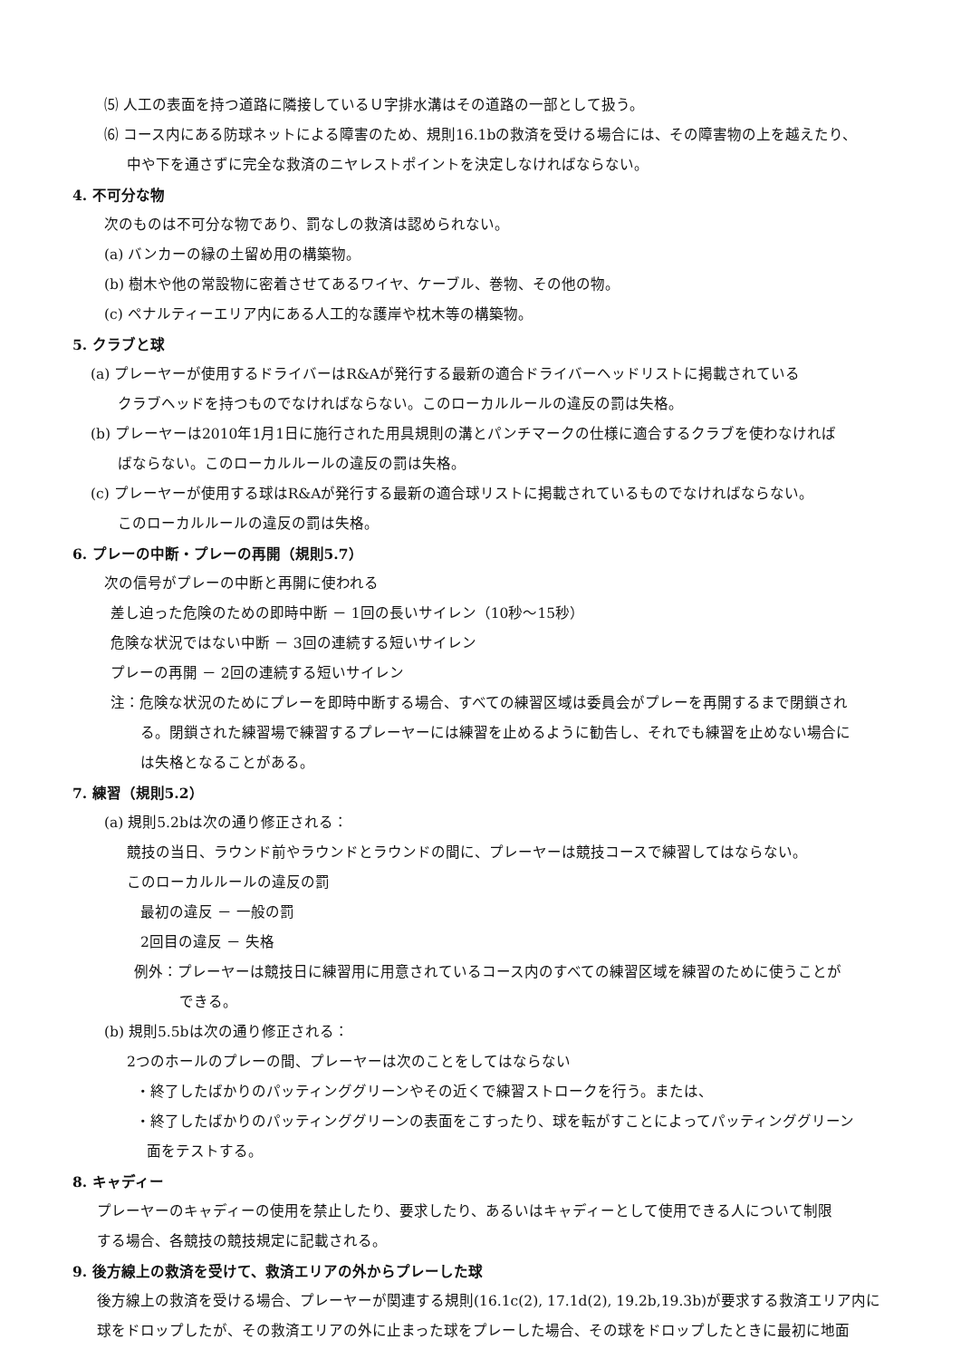⑸ 人工の表面を持つ道路に隣接しているＵ字排水溝はその道路の一部として扱う。
⑹ コース内にある防球ネットによる障害のため、規則16.1bの救済を受ける場合には、その障害物の上を越えたり、
中や下を通さずに完全な救済のニヤレストポイントを決定しなければならない。
4. 不可分な物
次のものは不可分な物であり、罰なしの救済は認められない。
(a) バンカーの縁の土留め用の構築物。
(b) 樹木や他の常設物に密着させてあるワイヤ、ケーブル、巻物、その他の物。
(c) ペナルティーエリア内にある人工的な護岸や枕木等の構築物。
5. クラブと球
(a) プレーヤーが使用するドライバーはR&Aが発行する最新の適合ドライバーヘッドリストに掲載されている
クラブヘッドを持つものでなければならない。このローカルルールの違反の罰は失格。
(b) プレーヤーは2010年1月1日に施行された用具規則の溝とパンチマークの仕様に適合するクラブを使わなければ
ばならない。このローカルルールの違反の罰は失格。
(c) プレーヤーが使用する球はR&Aが発行する最新の適合球リストに掲載されているものでなければならない。
このローカルルールの違反の罰は失格。
6. プレーの中断・プレーの再開（規則5.7）
次の信号がプレーの中断と再開に使われる
差し迫った危険のための即時中断 － 1回の長いサイレン（10秒～15秒）
危険な状況ではない中断 － 3回の連続する短いサイレン
プレーの再開 － 2回の連続する短いサイレン
注：危険な状況のためにプレーを即時中断する場合、すべての練習区域は委員会がプレーを再開するまで閉鎖され
る。閉鎖された練習場で練習するプレーヤーには練習を止めるように勧告し、それでも練習を止めない場合に
は失格となることがある。
7. 練習（規則5.2）
(a) 規則5.2bは次の通り修正される：
競技の当日、ラウンド前やラウンドとラウンドの間に、プレーヤーは競技コースで練習してはならない。
このローカルルールの違反の罰
最初の違反 － 一般の罰
2回目の違反 － 失格
例外：プレーヤーは競技日に練習用に用意されているコース内のすべての練習区域を練習のために使うことが
できる。
(b) 規則5.5bは次の通り修正される：
2つのホールのプレーの間、プレーヤーは次のことをしてはならない
・終了したばかりのパッティンググリーンやその近くで練習ストロークを行う。または、
・終了したばかりのパッティンググリーンの表面をこすったり、球を転がすことによってパッティンググリーン
面をテストする。
8. キャディー
プレーヤーのキャディーの使用を禁止したり、要求したり、あるいはキャディーとして使用できる人について制限
する場合、各競技の競技規定に記載される。
9. 後方線上の救済を受けて、救済エリアの外からプレーした球
後方線上の救済を受ける場合、プレーヤーが関連する規則(16.1c(2), 17.1d(2), 19.2b,19.3b)が要求する救済エリア内に
球をドロップしたが、その救済エリアの外に止まった球をプレーした場合、その球をドロップしたときに最初に地面